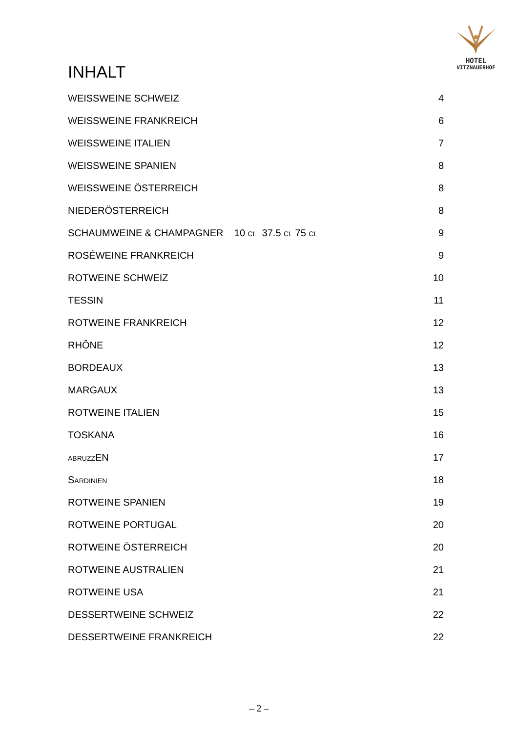HOTEL
VITZNAUERHOF
INHALT
WEISSWEINE SCHWEIZ 4
WEISSWEINE FRANKREICH 6
WEISSWEINE ITALIEN 7
WEISSWEINE SPANIEN 8
WEISSWEINE ÖSTERREICH 8
NIEDERÖSTERREICH 8
SCHAUMWEINE & CHAMPAGNER 10 CL 37.5 CL 75 CL 9
ROSÉWEINE FRANKREICH 9
ROTWEINE SCHWEIZ 10
TESSIN 11
ROTWEINE FRANKREICH 12
RHÔNE 12
BORDEAUX 13
MARGAUX 13
ROTWEINE ITALIEN 15
TOSKANA 16
ABRUZZEN 17
SARDINIEN 18
ROTWEINE SPANIEN 19
ROTWEINE PORTUGAL 20
ROTWEINE ÖSTERREICH 20
ROTWEINE AUSTRALIEN 21
ROTWEINE USA 21
DESSERTWEINE SCHWEIZ 22
DESSERTWEINE FRANKREICH 22
– 2 –